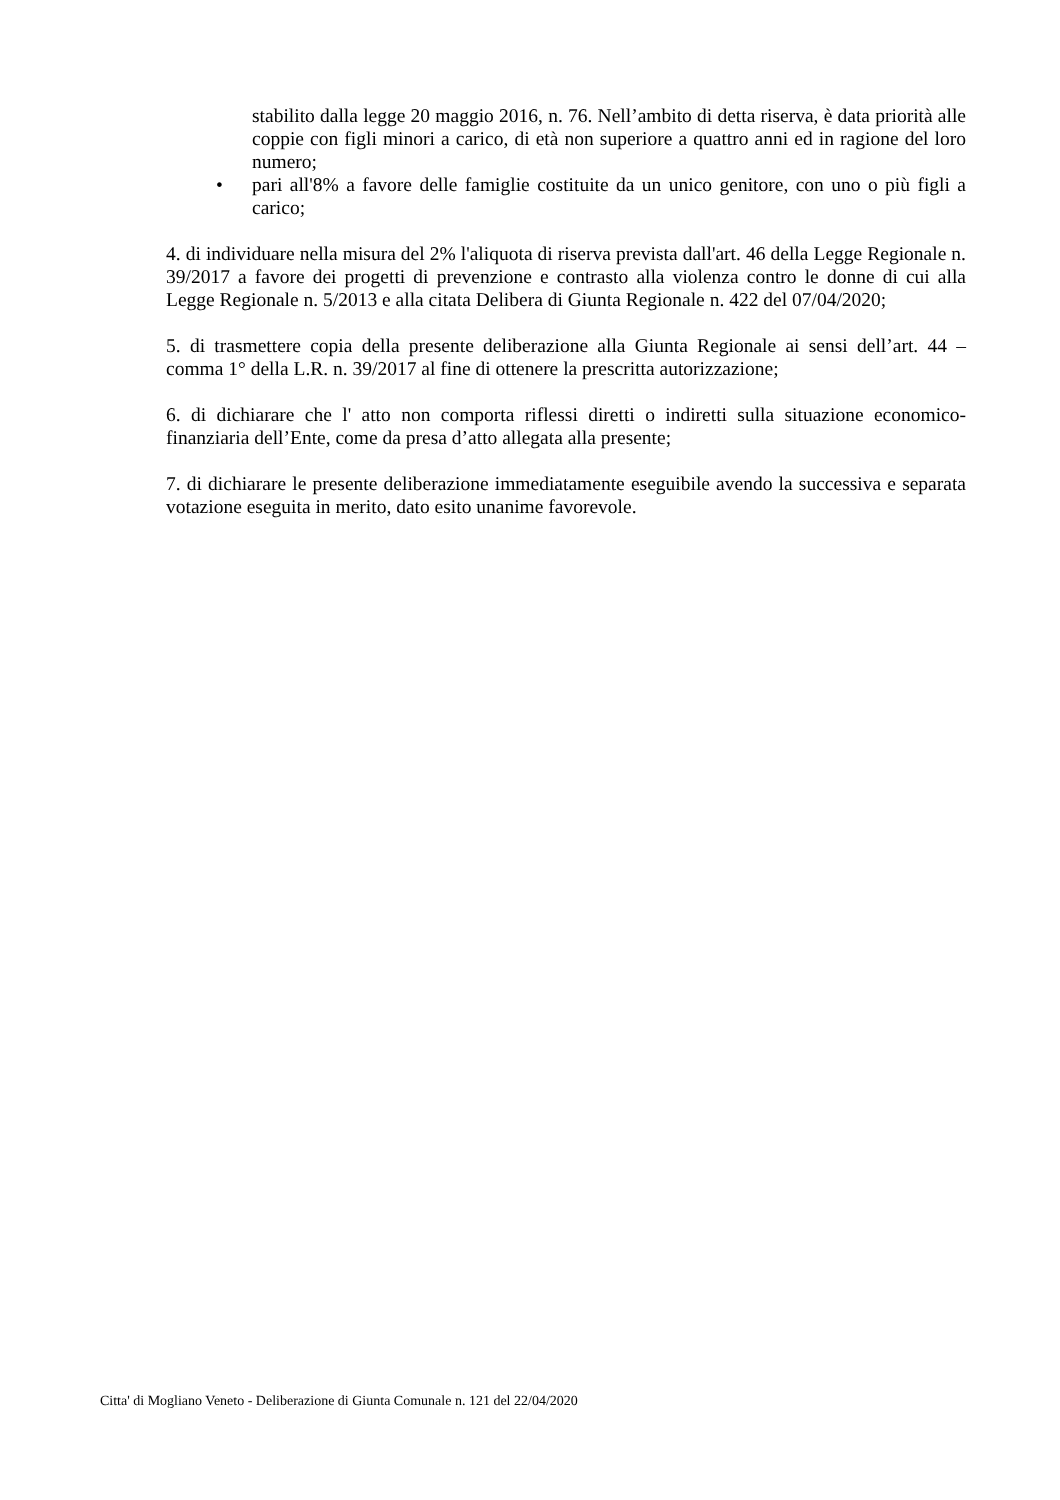stabilito dalla legge 20 maggio 2016, n. 76. Nell’ambito di detta riserva, è data priorità alle coppie con figli minori a carico, di età non superiore a quattro anni ed in ragione del loro numero;
• pari all'8% a favore delle famiglie costituite da un unico genitore, con uno o più figli a carico;
4. di individuare nella misura del 2% l'aliquota di riserva prevista dall'art. 46 della Legge Regionale n. 39/2017 a favore dei progetti di prevenzione e contrasto alla violenza contro le donne di cui alla Legge Regionale n. 5/2013 e alla citata Delibera di Giunta Regionale n. 422 del 07/04/2020;
5. di trasmettere copia della presente deliberazione alla Giunta Regionale ai sensi dell’art. 44 – comma 1° della L.R. n. 39/2017 al fine di ottenere la prescritta autorizzazione;
6. di dichiarare che l' atto non comporta riflessi diretti o indiretti sulla situazione economico-finanziaria dell’Ente, come da presa d’atto allegata alla presente;
7. di dichiarare le presente deliberazione immediatamente eseguibile avendo la successiva e separata votazione eseguita in merito, dato esito unanime favorevole.
Citta' di Mogliano Veneto - Deliberazione di Giunta Comunale n. 121 del 22/04/2020